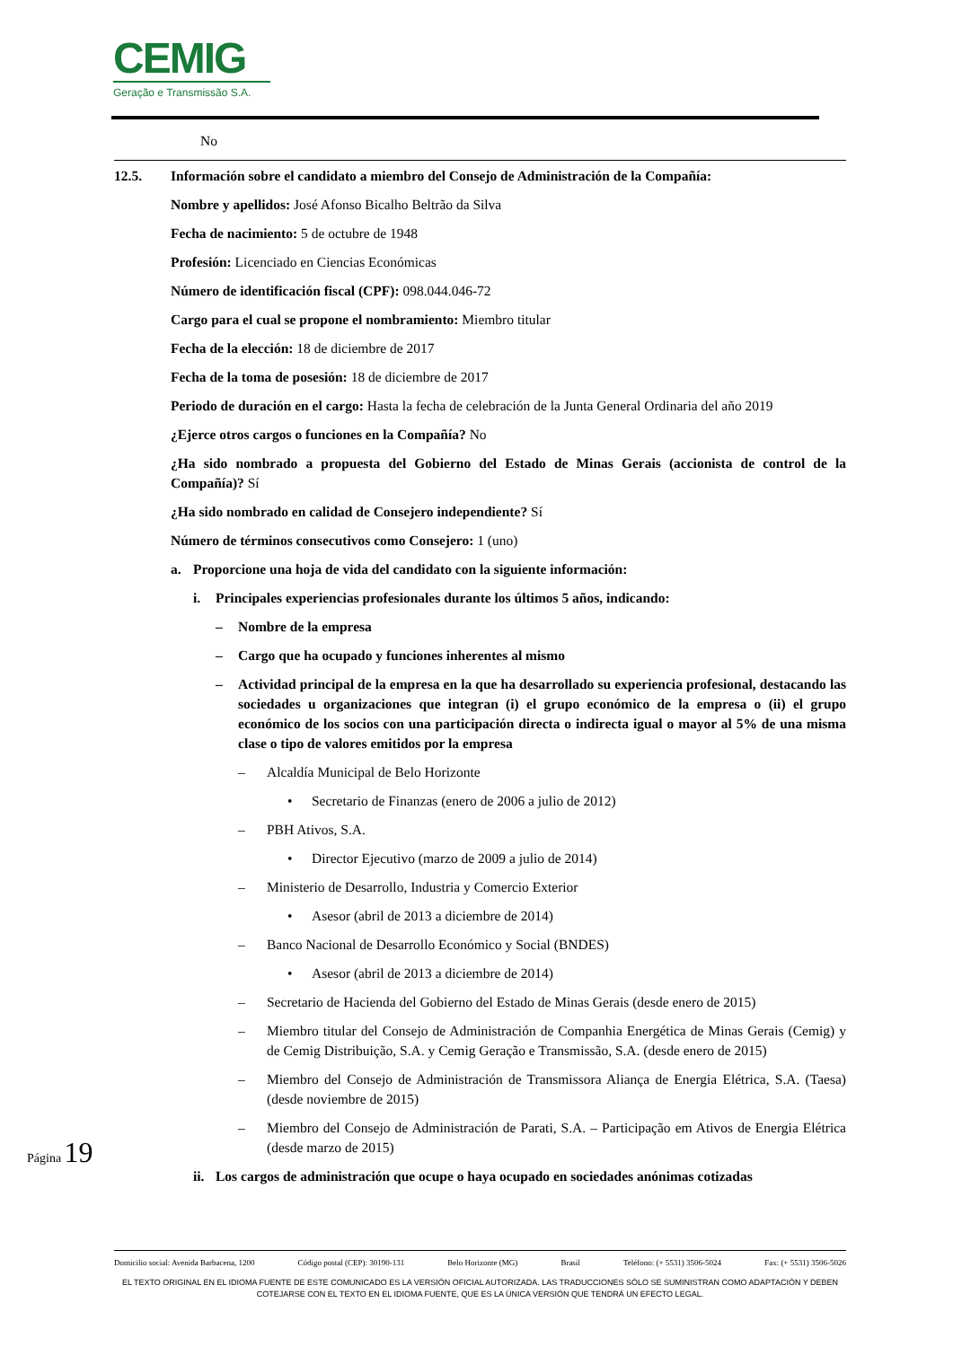CEMIG
Geração e Transmissão S.A.
No
12.5. Información sobre el candidato a miembro del Consejo de Administración de la Compañía:
Nombre y apellidos: José Afonso Bicalho Beltrão da Silva
Fecha de nacimiento: 5 de octubre de 1948
Profesión: Licenciado en Ciencias Económicas
Número de identificación fiscal (CPF): 098.044.046-72
Cargo para el cual se propone el nombramiento: Miembro titular
Fecha de la elección: 18 de diciembre de 2017
Fecha de la toma de posesión: 18 de diciembre de 2017
Periodo de duración en el cargo: Hasta la fecha de celebración de la Junta General Ordinaria del año 2019
¿Ejerce otros cargos o funciones en la Compañía? No
¿Ha sido nombrado a propuesta del Gobierno del Estado de Minas Gerais (accionista de control de la Compañía)? Sí
¿Ha sido nombrado en calidad de Consejero independiente? Sí
Número de términos consecutivos como Consejero: 1 (uno)
a. Proporcione una hoja de vida del candidato con la siguiente información:
i. Principales experiencias profesionales durante los últimos 5 años, indicando:
– Nombre de la empresa
– Cargo que ha ocupado y funciones inherentes al mismo
– Actividad principal de la empresa en la que ha desarrollado su experiencia profesional, destacando las sociedades u organizaciones que integran (i) el grupo económico de la empresa o (ii) el grupo económico de los socios con una participación directa o indirecta igual o mayor al 5% de una misma clase o tipo de valores emitidos por la empresa
– Alcaldía Municipal de Belo Horizonte
• Secretario de Finanzas (enero de 2006 a julio de 2012)
– PBH Ativos, S.A.
• Director Ejecutivo (marzo de 2009 a julio de 2014)
– Ministerio de Desarrollo, Industria y Comercio Exterior
• Asesor (abril de 2013 a diciembre de 2014)
– Banco Nacional de Desarrollo Económico y Social (BNDES)
• Asesor (abril de 2013 a diciembre de 2014)
– Secretario de Hacienda del Gobierno del Estado de Minas Gerais (desde enero de 2015)
– Miembro titular del Consejo de Administración de Companhia Energética de Minas Gerais (Cemig) y de Cemig Distribuição, S.A. y Cemig Geração e Transmissão, S.A. (desde enero de 2015)
– Miembro del Consejo de Administración de Transmissora Aliança de Energia Elétrica, S.A. (Taesa) (desde noviembre de 2015)
– Miembro del Consejo de Administración de Parati, S.A. – Participação em Ativos de Energia Elétrica (desde marzo de 2015)
ii. Los cargos de administración que ocupe o haya ocupado en sociedades anónimas cotizadas
Página 19
Domicilio social: Avenida Barbacena, 1200 Código postal (CEP): 30190-131 Belo Horizonte (MG) Brasil Teléfono: (+ 5531) 3506-5024 Fax: (+ 5531) 3506-5026
EL TEXTO ORIGINAL EN EL IDIOMA FUENTE DE ESTE COMUNICADO ES LA VERSIÓN OFICIAL AUTORIZADA. LAS TRADUCCIONES SÓLO SE SUMINISTRAN COMO ADAPTACIÓN Y DEBEN COTEJARSE CON EL TEXTO EN EL IDIOMA FUENTE, QUE ES LA ÚNICA VERSIÓN QUE TENDRÁ UN EFECTO LEGAL.